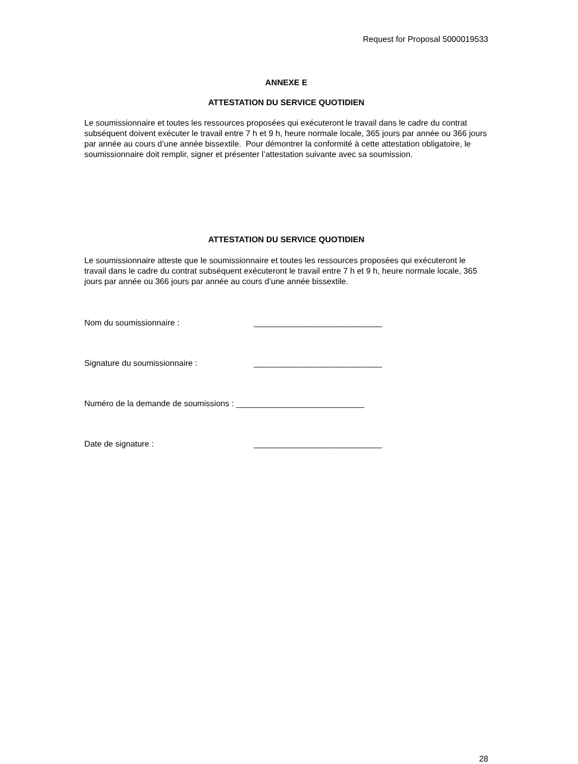Request for Proposal 5000019533
ANNEXE E
ATTESTATION DU SERVICE QUOTIDIEN
Le soumissionnaire et toutes les ressources proposées qui exécuteront le travail dans le cadre du contrat subséquent doivent exécuter le travail entre 7 h et 9 h, heure normale locale, 365 jours par année ou 366 jours par année au cours d’une année bissextile. Pour démontrer la conformité à cette attestation obligatoire, le soumissionnaire doit remplir, signer et présenter l’attestation suivante avec sa soumission.
ATTESTATION DU SERVICE QUOTIDIEN
Le soumissionnaire atteste que le soumissionnaire et toutes les ressources proposées qui exécuteront le travail dans le cadre du contrat subséquent exécuteront le travail entre 7 h et 9 h, heure normale locale, 365 jours par année ou 366 jours par année au cours d’une année bissextile.
Nom du soumissionnaire : ____________________________
Signature du soumissionnaire : ____________________________
Numéro de la demande de soumissions : ____________________________
Date de signature : ____________________________
28